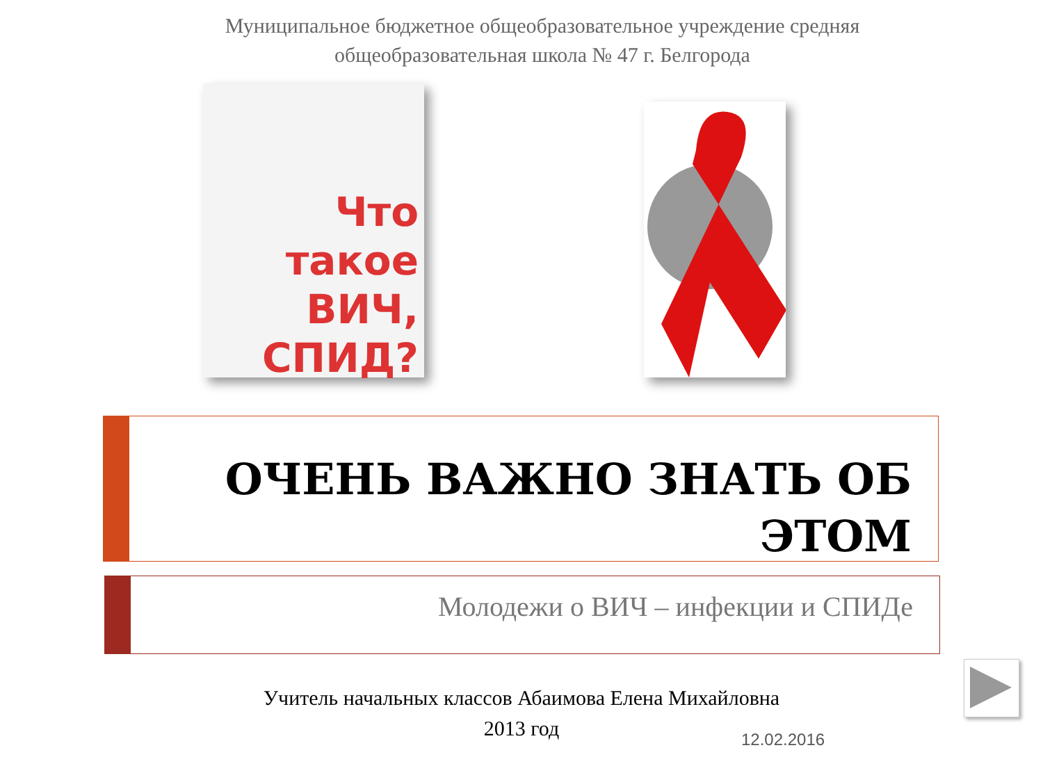Муниципальное бюджетное общеобразовательное учреждение средняя
общеобразовательная школа № 47 г. Белгорода
Что такое
ВИЧ,
СПИД?
ОЧЕНЬ ВАЖНО ЗНАТЬ ОБ ЭТОМ
Молодежи о ВИЧ – инфекции и СПИДе
Учитель начальных классов Абаимова Елена Михайловна
2013 год
12.02.2016